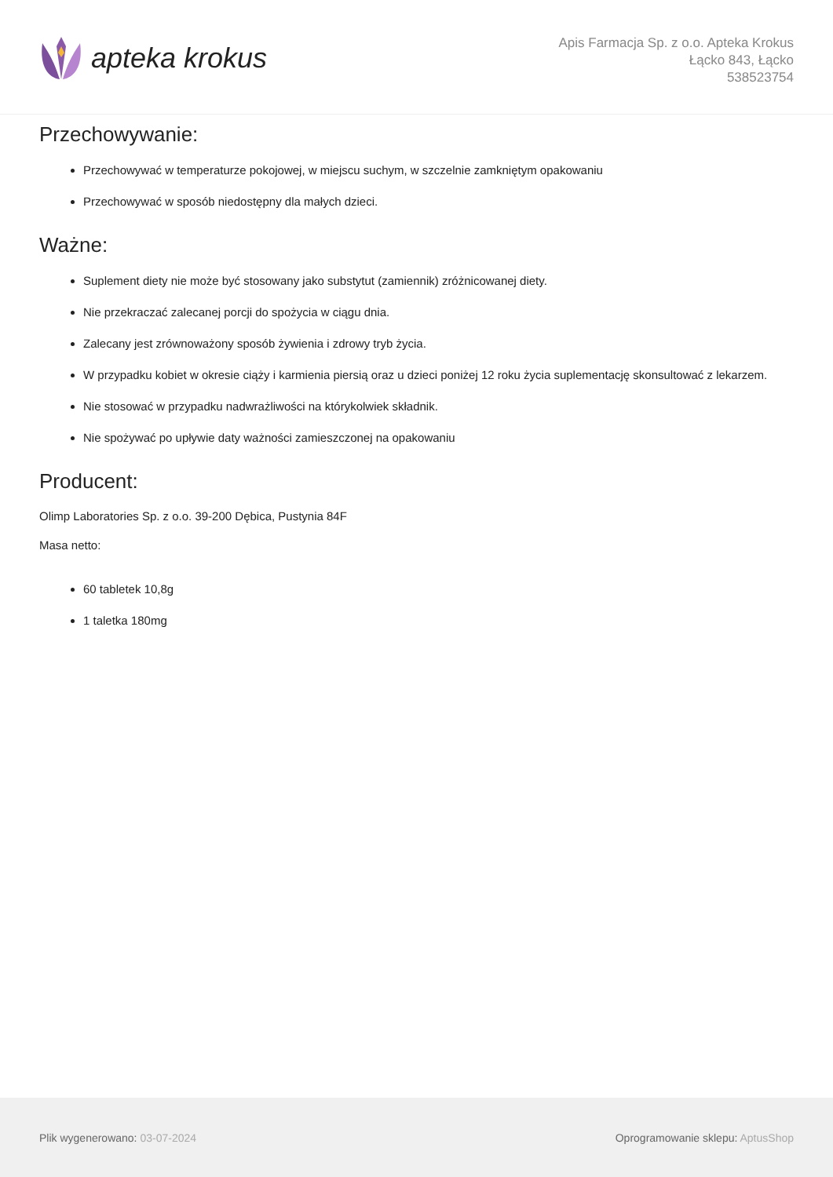apteka krokus
Apis Farmacja Sp. z o.o. Apteka Krokus
Łącko 843, Łącko
538523754
Przechowywanie:
Przechowywać w temperaturze pokojowej, w miejscu suchym, w szczelnie zamkniętym opakowaniu
Przechowywać w sposób niedostępny dla małych dzieci.
Ważne:
Suplement diety nie może być stosowany jako substytut (zamiennik) zróżnicowanej diety.
Nie przekraczać zalecanej porcji do spożycia w ciągu dnia.
Zalecany jest zrównoważony sposób żywienia i zdrowy tryb życia.
W przypadku kobiet w okresie ciąży i karmienia piersią oraz u dzieci poniżej 12 roku życia suplementację skonsultować z lekarzem.
Nie stosować w przypadku nadwrażliwości na którykolwiek składnik.
Nie spożywać po upływie daty ważności zamieszczonej na opakowaniu
Producent:
Olimp Laboratories Sp. z o.o. 39-200 Dębica, Pustynia 84F
Masa netto:
60 tabletek 10,8g
1 taletka 180mg
Plik wygenerowano: 03-07-2024 Oprogramowanie sklepu: AptusShop